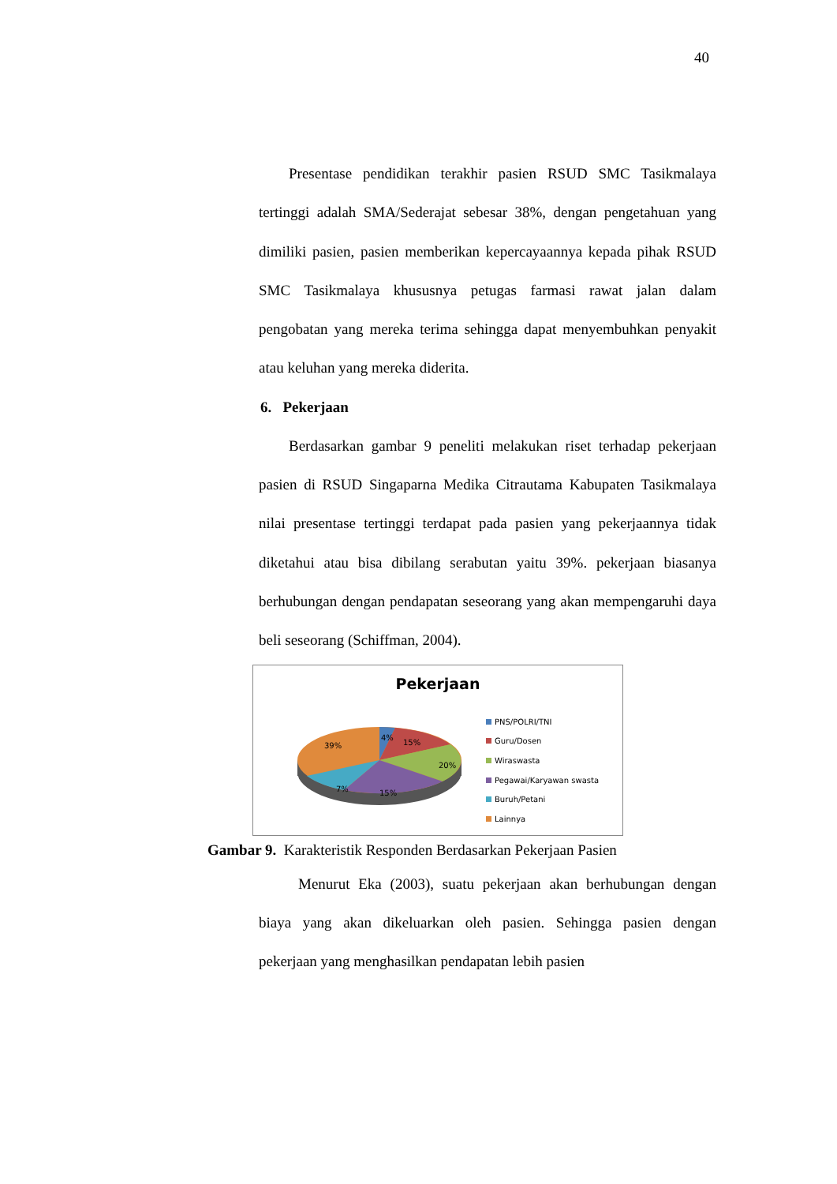40
Presentase pendidikan terakhir pasien RSUD SMC Tasikmalaya tertinggi adalah SMA/Sederajat sebesar 38%, dengan pengetahuan yang dimiliki pasien, pasien memberikan kepercayaannya kepada pihak RSUD SMC Tasikmalaya khususnya petugas farmasi rawat jalan dalam pengobatan yang mereka terima sehingga dapat menyembuhkan penyakit atau keluhan yang mereka diderita.
6. Pekerjaan
Berdasarkan gambar 9 peneliti melakukan riset terhadap pekerjaan pasien di RSUD Singaparna Medika Citrautama Kabupaten Tasikmalaya nilai presentase tertinggi terdapat pada pasien yang pekerjaannya tidak diketahui atau bisa dibilang serabutan yaitu 39%. pekerjaan biasanya berhubungan dengan pendapatan seseorang yang akan mempengaruhi daya beli seseorang (Schiffman, 2004).
Pekerjaan
39%
4%
15%
20%
15%
7%
PNS/POLRI/TNI
Guru/Dosen
Wiraswasta
Pegawai/Karyawan swasta
Buruh/Petani
Lainnya
Gambar 9. Karakteristik Responden Berdasarkan Pekerjaan Pasien
Menurut Eka (2003), suatu pekerjaan akan berhubungan dengan biaya yang akan dikeluarkan oleh pasien. Sehingga pasien dengan pekerjaan yang menghasilkan pendapatan lebih pasien